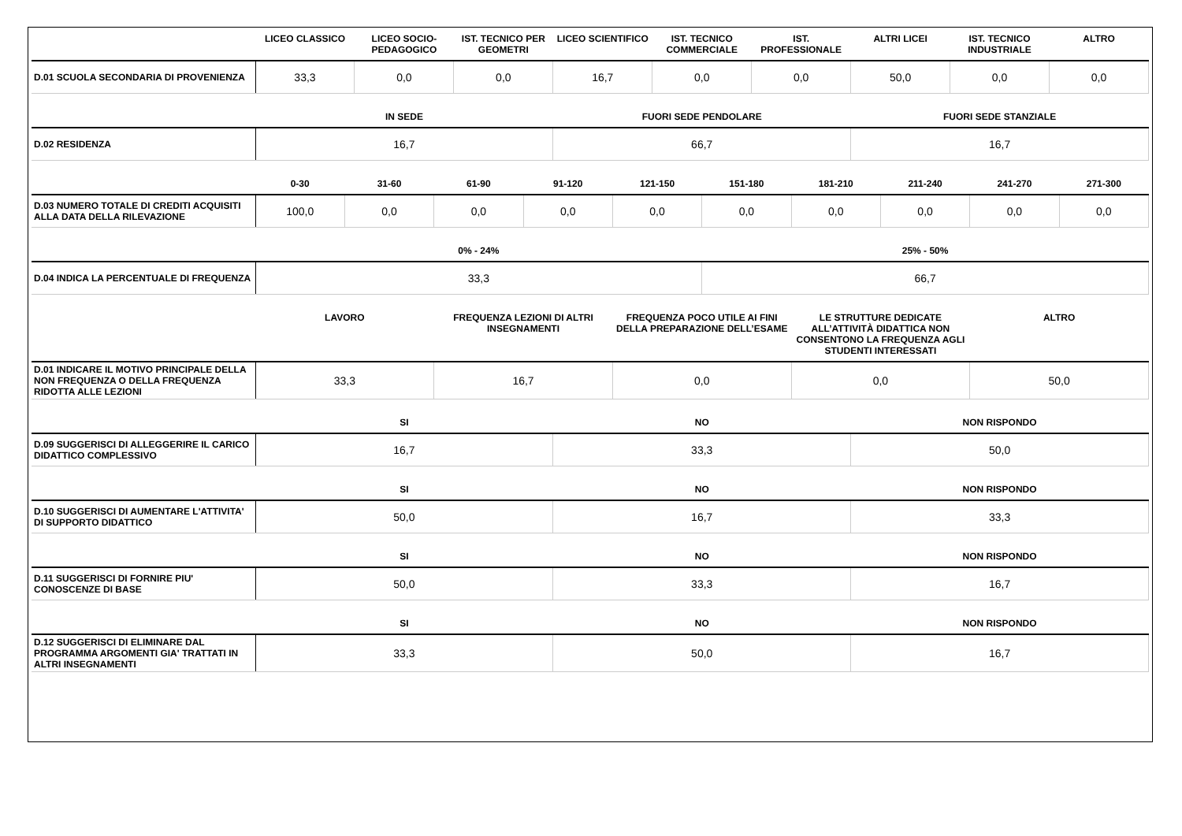| | LICEO CLASSICO | LICEO SOCIO-PEDAGOGICO | IST. TECNICO PER GEOMETRI | LICEO SCIENTIFICO | IST. TECNICO COMMERCIALE | IST. PROFESSIONALE | ALTRI LICEI | IST. TECNICO INDUSTRIALE | ALTRO |
| --- | --- | --- | --- | --- | --- | --- | --- | --- | --- |
| D.01 SCUOLA SECONDARIA DI PROVENIENZA | 33,3 | 0,0 | 0,0 | 16,7 | 0,0 | 0,0 | 50,0 | 0,0 | 0,0 |
| | IN SEDE | FUORI SEDE PENDOLARE | FUORI SEDE STANZIALE |
| --- | --- | --- | --- |
| D.02 RESIDENZA | 16,7 | 66,7 | 16,7 |
| | 0-30 | 31-60 | 61-90 | 91-120 | 121-150 | 151-180 | 181-210 | 211-240 | 241-270 | 271-300 |
| --- | --- | --- | --- | --- | --- | --- | --- | --- | --- | --- |
| D.03 NUMERO TOTALE DI CREDITI ACQUISITI ALLA DATA DELLA RILEVAZIONE | 100,0 | 0,0 | 0,0 | 0,0 | 0,0 | 0,0 | 0,0 | 0,0 | 0,0 | 0,0 |
| | 0% - 24% | 25% - 50% |
| --- | --- | --- |
| D.04 INDICA LA PERCENTUALE DI FREQUENZA | 33,3 | 66,7 |
| | LAVORO | FREQUENZA LEZIONI DI ALTRI INSEGNAMENTI | FREQUENZA POCO UTILE AI FINI DELLA PREPARAZIONE DELL’ESAME | LE STRUTTURE DEDICATE ALL’ATTIVITÀ DIDATTICA NON CONSENTONO LA FREQUENZA AGLI STUDENTI INTERESSATI | ALTRO |
| --- | --- | --- | --- | --- | --- |
| D.01 INDICARE IL MOTIVO PRINCIPALE DELLA NON FREQUENZA O DELLA FREQUENZA RIDOTTA ALLE LEZIONI | 33,3 | 16,7 | 0,0 | 0,0 | 50,0 |
| | SI | NO | NON RISPONDO |
| --- | --- | --- | --- |
| D.09 SUGGERISCI DI ALLEGGERIRE IL CARICO DIDATTICO COMPLESSIVO | 16,7 | 33,3 | 50,0 |
| | SI | NO | NON RISPONDO |
| --- | --- | --- | --- |
| D.10 SUGGERISCI DI AUMENTARE L'ATTIVITA' DI SUPPORTO DIDATTICO | 50,0 | 16,7 | 33,3 |
| | SI | NO | NON RISPONDO |
| --- | --- | --- | --- |
| D.11 SUGGERISCI DI FORNIRE PIU' CONOSCENZE DI BASE | 50,0 | 33,3 | 16,7 |
| | SI | NO | NON RISPONDO |
| --- | --- | --- | --- |
| D.12 SUGGERISCI DI ELIMINARE DAL PROGRAMMA ARGOMENTI GIA' TRATTATI IN ALTRI INSEGNAMENTI | 33,3 | 50,0 | 16,7 |